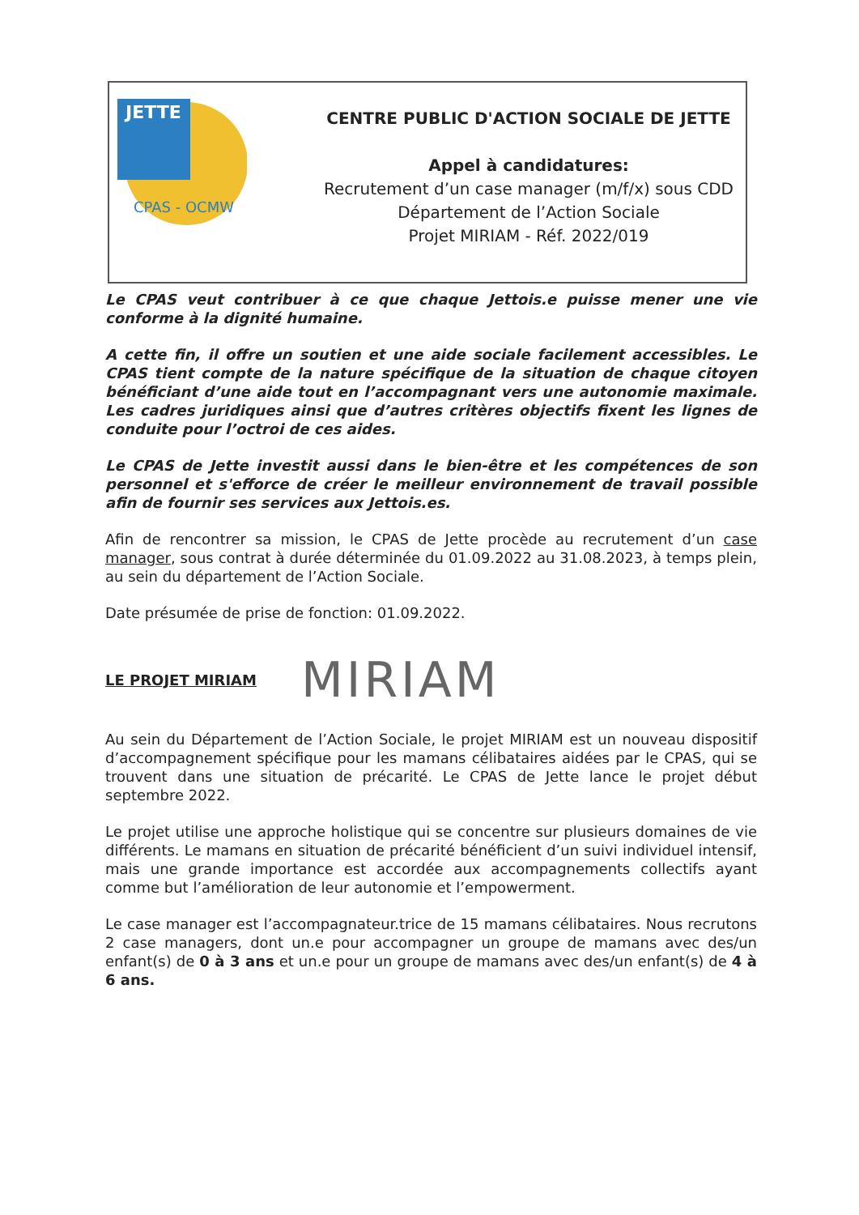JETTE
CPAS - OCMW
CENTRE PUBLIC D'ACTION SOCIALE DE JETTE
Appel à candidatures:
Recrutement d’un case manager (m/f/x) sous CDD
Département de l’Action Sociale
Projet MIRIAM - Réf. 2022/019
Le CPAS veut contribuer à ce que chaque Jettois.e puisse mener une vie conforme à la dignité humaine.
A cette fin, il offre un soutien et une aide sociale facilement accessibles. Le CPAS tient compte de la nature spécifique de la situation de chaque citoyen bénéficiant d’une aide tout en l’accompagnant vers une autonomie maximale. Les cadres juridiques ainsi que d’autres critères objectifs fixent les lignes de conduite pour l’octroi de ces aides.
Le CPAS de Jette investit aussi dans le bien-être et les compétences de son personnel et s'efforce de créer le meilleur environnement de travail possible afin de fournir ses services aux Jettois.es.
Afin de rencontrer sa mission, le CPAS de Jette procède au recrutement d’un case manager, sous contrat à durée déterminée du 01.09.2022 au 31.08.2023, à temps plein, au sein du département de l’Action Sociale.
Date présumée de prise de fonction: 01.09.2022.
LE PROJET MIRIAM MIRIAM
Au sein du Département de l’Action Sociale, le projet MIRIAM est un nouveau dispositif d’accompagnement spécifique pour les mamans célibataires aidées par le CPAS, qui se trouvent dans une situation de précarité. Le CPAS de Jette lance le projet début septembre 2022.
Le projet utilise une approche holistique qui se concentre sur plusieurs domaines de vie différents. Le mamans en situation de précarité bénéficient d’un suivi individuel intensif, mais une grande importance est accordée aux accompagnements collectifs ayant comme but l’amélioration de leur autonomie et l’empowerment.
Le case manager est l’accompagnateur.trice de 15 mamans célibataires. Nous recrutons 2 case managers, dont un.e pour accompagner un groupe de mamans avec des/un enfant(s) de 0 à 3 ans et un.e pour un groupe de mamans avec des/un enfant(s) de 4 à 6 ans.